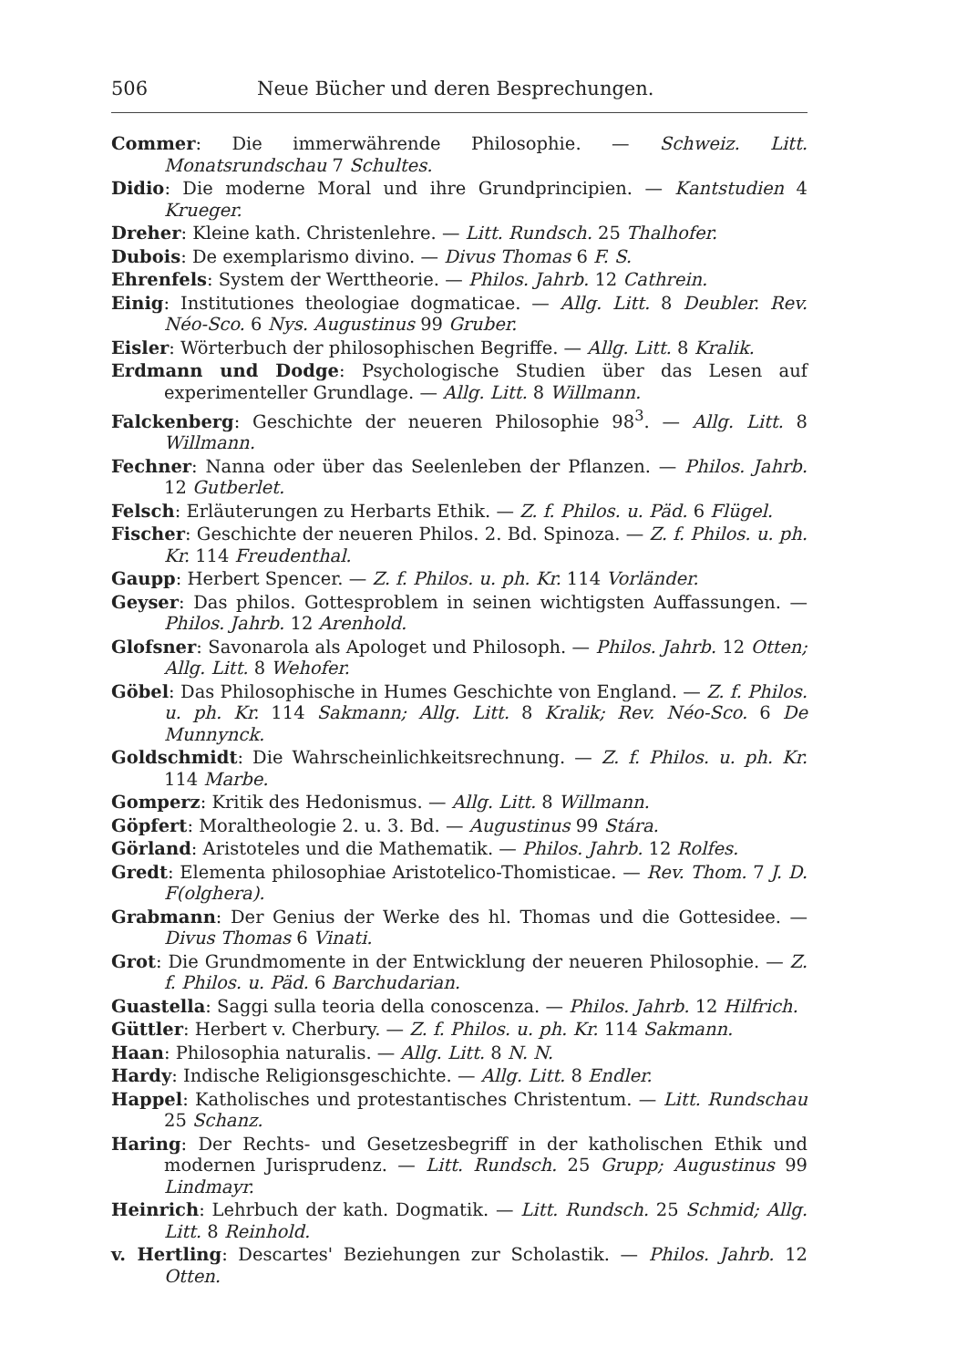506 Neue Bücher und deren Besprechungen.
Commer: Die immerwährende Philosophie. — Schweiz. Litt. Monatsrundschau 7 Schultes.
Didio: Die moderne Moral und ihre Grundprincipien. — Kantstudien 4 Krueger.
Dreher: Kleine kath. Christenlehre. — Litt. Rundsch. 25 Thalhofer.
Dubois: De exemplarismo divino. — Divus Thomas 6 F. S.
Ehrenfels: System der Werttheorie. — Philos. Jahrb. 12 Cathrein.
Einig: Institutiones theologiae dogmaticae. — Allg. Litt. 8 Deubler. Rev. Néo-Sco. 6 Nys. Augustinus 99 Gruber.
Eisler: Wörterbuch der philosophischen Begriffe. — Allg. Litt. 8 Kralik.
Erdmann und Dodge: Psychologische Studien über das Lesen auf experimenteller Grundlage. — Allg. Litt. 8 Willmann.
Falckenberg: Geschichte der neueren Philosophie 98<sup>3</sup>. — Allg. Litt. 8 Willmann.
Fechner: Nanna oder über das Seelenleben der Pflanzen. — Philos. Jahrb. 12 Gutberlet.
Felsch: Erläuterungen zu Herbarts Ethik. — Z. f. Philos. u. Päd. 6 Flügel.
Fischer: Geschichte der neueren Philos. 2. Bd. Spinoza. — Z. f. Philos. u. ph. Kr. 114 Freudenthal.
Gaupp: Herbert Spencer. — Z. f. Philos. u. ph. Kr. 114 Vorländer.
Geyser: Das philos. Gottesproblem in seinen wichtigsten Auffassungen. — Philos. Jahrb. 12 Arenhold.
Glofsner: Savonarola als Apologet und Philosoph. — Philos. Jahrb. 12 Otten; Allg. Litt. 8 Wehofer.
Göbel: Das Philosophische in Humes Geschichte von England. — Z. f. Philos. u. ph. Kr. 114 Sakmann; Allg. Litt. 8 Kralik; Rev. Néo-Sco. 6 De Munnynck.
Goldschmidt: Die Wahrscheinlichkeitsrechnung. — Z. f. Philos. u. ph. Kr. 114 Marbe.
Gomperz: Kritik des Hedonismus. — Allg. Litt. 8 Willmann.
Göpfert: Moraltheologie 2. u. 3. Bd. — Augustinus 99 Stára.
Görland: Aristoteles und die Mathematik. — Philos. Jahrb. 12 Rolfes.
Gredt: Elementa philosophiae Aristotelico-Thomisticae. — Rev. Thom. 7 J. D. F(olghera).
Grabmann: Der Genius der Werke des hl. Thomas und die Gottesidee. — Divus Thomas 6 Vinati.
Grot: Die Grundmomente in der Entwicklung der neueren Philosophie. — Z. f. Philos. u. Päd. 6 Barchudarian.
Guastella: Saggi sulla teoria della conoscenza. — Philos. Jahrb. 12 Hilfrich.
Güttler: Herbert v. Cherbury. — Z. f. Philos. u. ph. Kr. 114 Sakmann.
Haan: Philosophia naturalis. — Allg. Litt. 8 N. N.
Hardy: Indische Religionsgeschichte. — Allg. Litt. 8 Endler.
Happel: Katholisches und protestantisches Christentum. — Litt. Rundschau 25 Schanz.
Haring: Der Rechts- und Gesetzesbegriff in der katholischen Ethik und modernen Jurisprudenz. — Litt. Rundsch. 25 Grupp; Augustinus 99 Lindmayr.
Heinrich: Lehrbuch der kath. Dogmatik. — Litt. Rundsch. 25 Schmid; Allg. Litt. 8 Reinhold.
v. Hertling: Descartes' Beziehungen zur Scholastik. — Philos. Jahrb. 12 Otten.